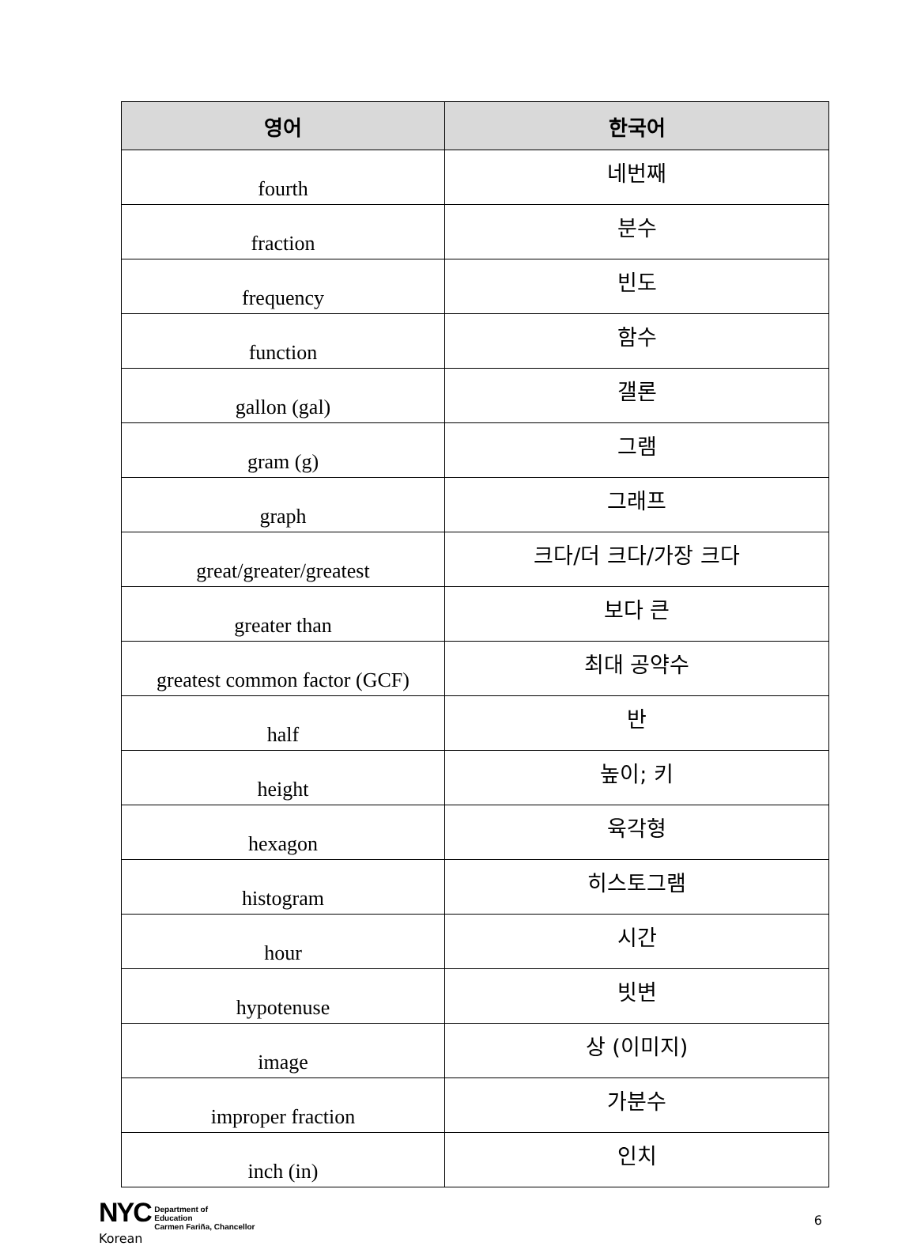| 영어 | 한국어 |
| --- | --- |
| fourth | 네번째 |
| fraction | 분수 |
| frequency | 빈도 |
| function | 함수 |
| gallon (gal) | 갤론 |
| gram (g) | 그램 |
| graph | 그래프 |
| great/greater/greatest | 크다/더 크다/가장 크다 |
| greater than | 보다 큰 |
| greatest common factor (GCF) | 최대 공약수 |
| half | 반 |
| height | 높이; 키 |
| hexagon | 육각형 |
| histogram | 히스토그램 |
| hour | 시간 |
| hypotenuse | 빗변 |
| image | 상 (이미지) |
| improper fraction | 가분수 |
| inch (in) | 인치 |
NYC Department of
Education
Carmen Fariña, Chancellor
Korean
6